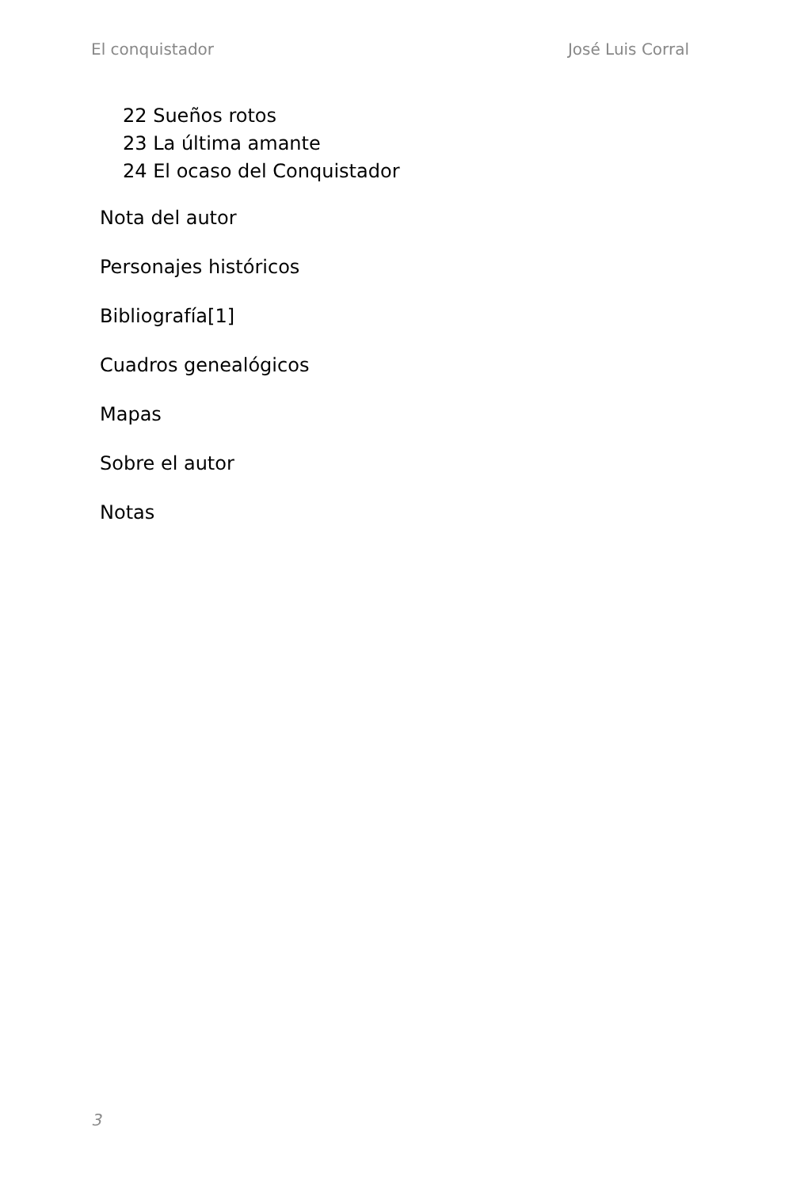El conquistador José Luis Corral
22 Sueños rotos
23 La última amante
24 El ocaso del Conquistador
Nota del autor
Personajes históricos
Bibliografía[1]
Cuadros genealógicos
Mapas
Sobre el autor
Notas
3